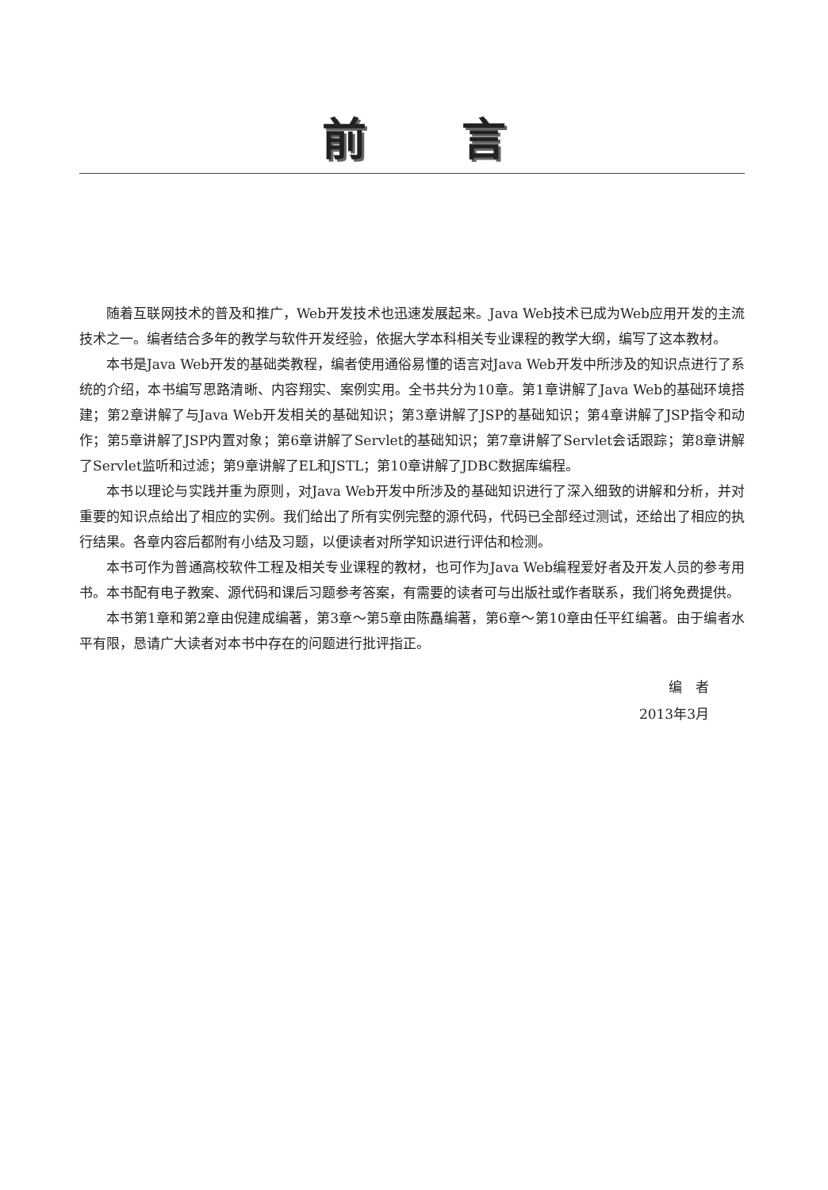前言
随着互联网技术的普及和推广，Web开发技术也迅速发展起来。Java Web技术已成为Web应用开发的主流技术之一。编者结合多年的教学与软件开发经验，依据大学本科相关专业课程的教学大纲，编写了这本教材。
本书是Java Web开发的基础类教程，编者使用通俗易懂的语言对Java Web开发中所涉及的知识点进行了系统的介绍，本书编写思路清晰、内容翔实、案例实用。全书共分为10章。第1章讲解了Java Web的基础环境搭建；第2章讲解了与Java Web开发相关的基础知识；第3章讲解了JSP的基础知识；第4章讲解了JSP指令和动作；第5章讲解了JSP内置对象；第6章讲解了Servlet的基础知识；第7章讲解了Servlet会话跟踪；第8章讲解了Servlet监听和过滤；第9章讲解了EL和JSTL；第10章讲解了JDBC数据库编程。
本书以理论与实践并重为原则，对Java Web开发中所涉及的基础知识进行了深入细致的讲解和分析，并对重要的知识点给出了相应的实例。我们给出了所有实例完整的源代码，代码已全部经过测试，还给出了相应的执行结果。各章内容后都附有小结及习题，以便读者对所学知识进行评估和检测。
本书可作为普通高校软件工程及相关专业课程的教材，也可作为Java Web编程爱好者及开发人员的参考用书。本书配有电子教案、源代码和课后习题参考答案，有需要的读者可与出版社或作者联系，我们将免费提供。
本书第1章和第2章由倪建成编著，第3章～第5章由陈矗编著，第6章～第10章由任平红编著。由于编者水平有限，恳请广大读者对本书中存在的问题进行批评指正。
编　者
2013年3月